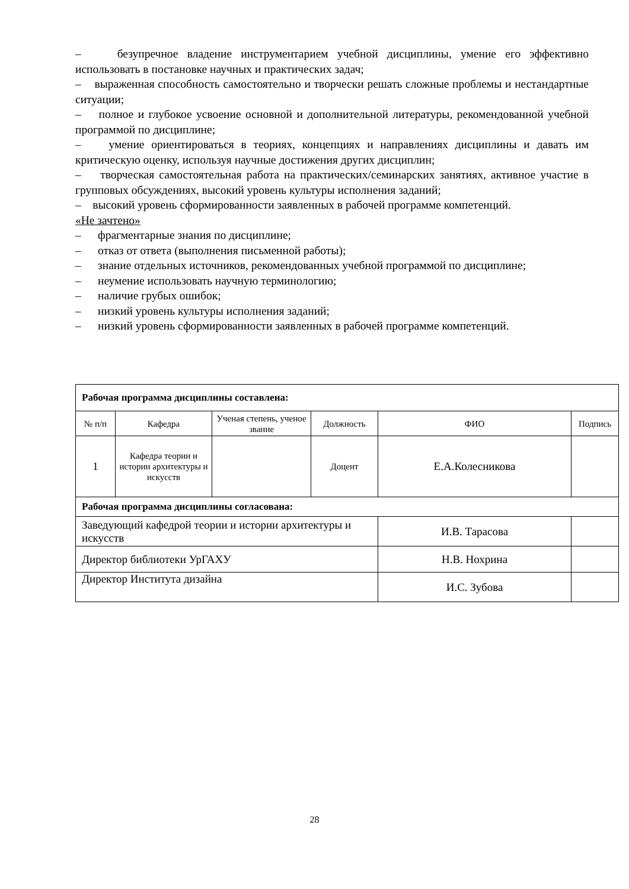– безупречное владение инструментарием учебной дисциплины, умение его эффективно использовать в постановке научных и практических задач;
– выраженная способность самостоятельно и творчески решать сложные проблемы и нестандартные ситуации;
– полное и глубокое усвоение основной и дополнительной литературы, рекомендованной учебной программой по дисциплине;
– умение ориентироваться в теориях, концепциях и направлениях дисциплины и давать им критическую оценку, используя научные достижения других дисциплин;
– творческая самостоятельная работа на практических/семинарских занятиях, активное участие в групповых обсуждениях, высокий уровень культуры исполнения заданий;
– высокий уровень сформированности заявленных в рабочей программе компетенций.
«Не зачтено»
– фрагментарные знания по дисциплине;
– отказ от ответа (выполнения письменной работы);
– знание отдельных источников, рекомендованных учебной программой по дисциплине;
– неумение использовать научную терминологию;
– наличие грубых ошибок;
– низкий уровень культуры исполнения заданий;
– низкий уровень сформированности заявленных в рабочей программе компетенций.
| Рабочая программа дисциплины составлена: | | | | | |
| --- | --- | --- | --- | --- | --- |
| № п/п | Кафедра | Ученая степень, ученое звание | Должность | ФИО | Подпись |
| 1 | Кафедра теории и истории архитектуры и искусств | | Доцент | Е.А.Колесникова | |
| Рабочая программа дисциплины согласована: | | | | | |
| Заведующий кафедрой теории и истории архитектуры и искусств | | | | И.В. Тарасова | |
| Директор библиотеки УрГАХУ | | | | Н.В. Нохрина | |
| Директор Института дизайна | | | | И.С. Зубова | |
28